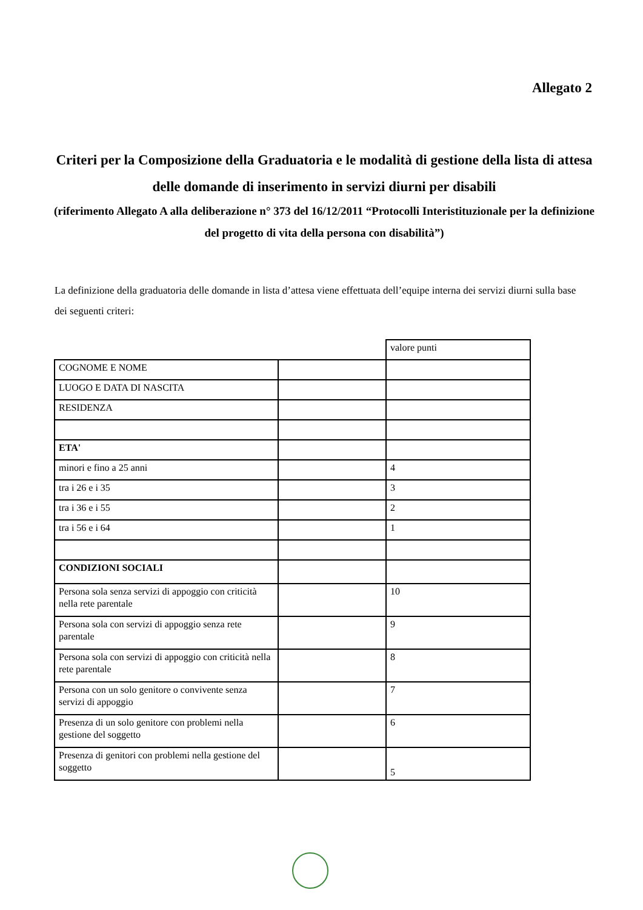Allegato 2
Criteri per la Composizione della Graduatoria e le modalità di gestione della lista di attesa delle domande di inserimento in servizi diurni per disabili
(riferimento Allegato A alla deliberazione n° 373 del 16/12/2011 “Protocolli Interistituzionale per la definizione del progetto di vita della persona con disabilità”)
La definizione della graduatoria delle domande in lista d’attesa viene effettuata dell’equipe interna dei servizi diurni sulla base dei seguenti criteri:
| | | valore punti |
| COGNOME E NOME | | |
| LUOGO E DATA DI NASCITA | | |
| RESIDENZA | | |
| ETA' | | |
| minori e fino a 25 anni | | 4 |
| tra i 26 e i 35 | | 3 |
| tra i 36 e i 55 | | 2 |
| tra i 56 e i 64 | | 1 |
| CONDIZIONI SOCIALI | | |
| Persona sola senza servizi di appoggio con criticità nella rete parentale | | 10 |
| Persona sola con servizi di appoggio senza rete parentale | | 9 |
| Persona sola con servizi di appoggio con criticità nella rete parentale | | 8 |
| Persona con un solo genitore o convivente senza servizi di appoggio | | 7 |
| Presenza di un solo genitore con problemi nella gestione del soggetto | | 6 |
| Presenza di genitori con problemi nella gestione del soggetto | | 5 |